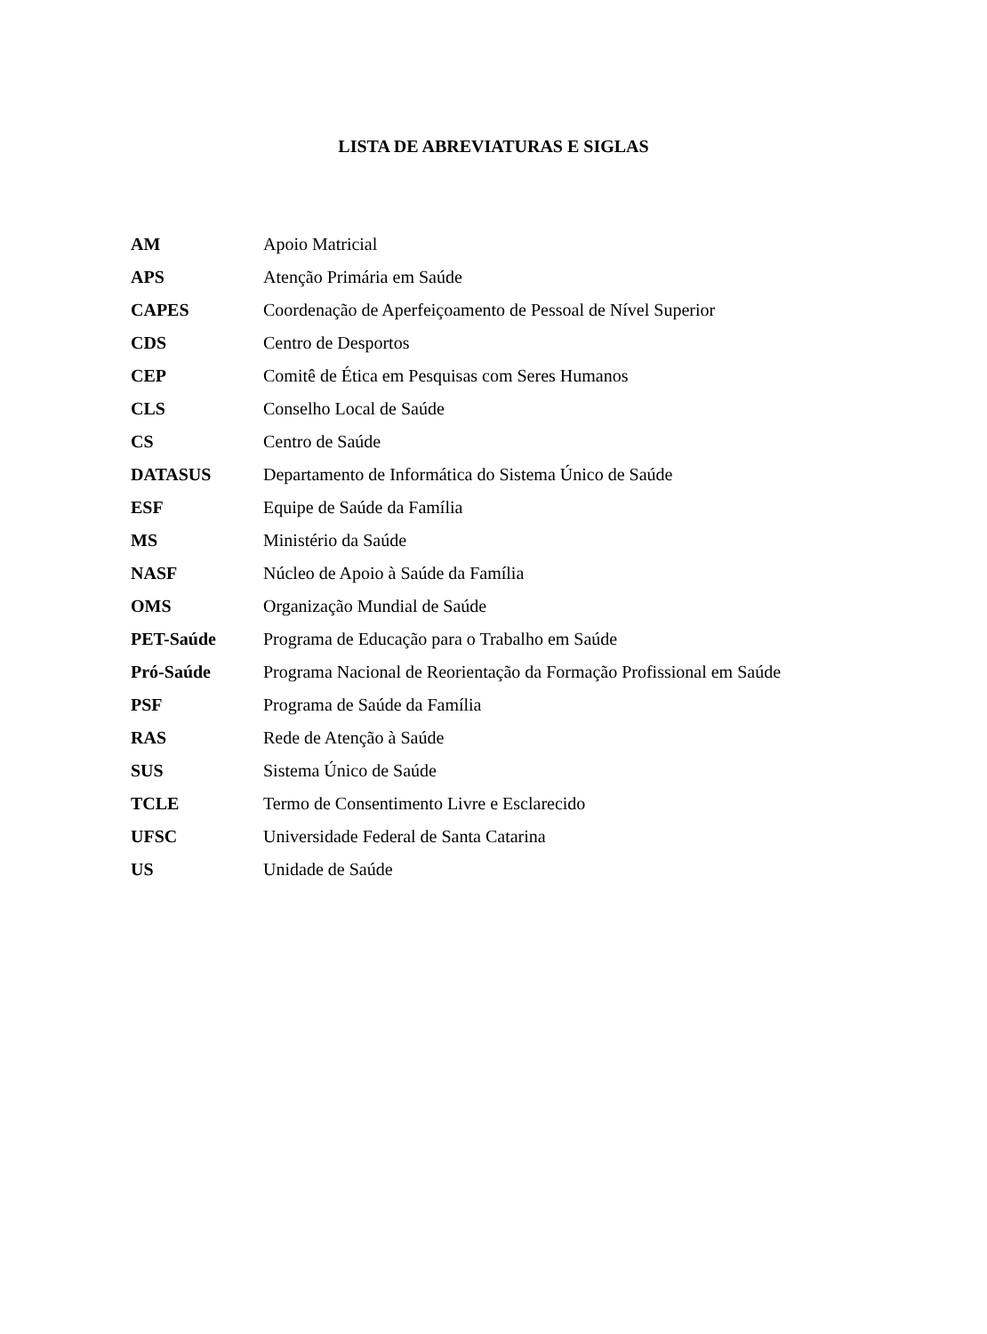LISTA DE ABREVIATURAS E SIGLAS
| AM | Apoio Matricial |
| APS | Atenção Primária em Saúde |
| CAPES | Coordenação de Aperfeiçoamento de Pessoal de Nível Superior |
| CDS | Centro de Desportos |
| CEP | Comitê de Ética em Pesquisas com Seres Humanos |
| CLS | Conselho Local de Saúde |
| CS | Centro de Saúde |
| DATASUS | Departamento de Informática do Sistema Único de Saúde |
| ESF | Equipe de Saúde da Família |
| MS | Ministério da Saúde |
| NASF | Núcleo de Apoio à Saúde da Família |
| OMS | Organização Mundial de Saúde |
| PET-Saúde | Programa de Educação para o Trabalho em Saúde |
| Pró-Saúde | Programa Nacional de Reorientação da Formação Profissional em Saúde |
| PSF | Programa de Saúde da Família |
| RAS | Rede de Atenção à Saúde |
| SUS | Sistema Único de Saúde |
| TCLE | Termo de Consentimento Livre e Esclarecido |
| UFSC | Universidade Federal de Santa Catarina |
| US | Unidade de Saúde |